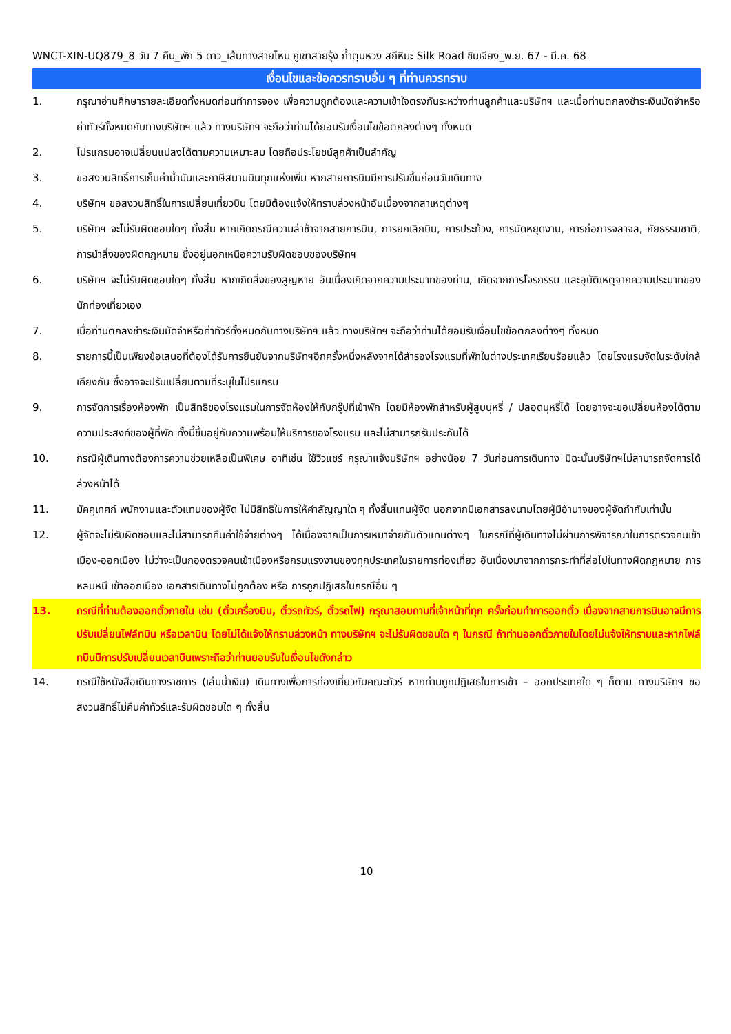WNCT-XIN-UQ879_8 วัน 7 คืน_พัก 5 ดาว_เส้นทางสายไหม ภูเขาสายรุ้ง ถ้ำตุนหวง สกีหิมะ Silk Road ซินเจียง_พ.ย. 67 - มี.ค. 68
เงื่อนไขและข้อควรทราบอื่น ๆ ที่ท่านควรทราบ
1. กรุณาอ่านศึกษารายละเอียดทั้งหมดก่อนทำการจอง เพื่อความถูกต้องและความเข้าใจตรงกันระหว่างท่านลูกค้าและบริษัทฯ และเมื่อท่านตกลงชำระเงินมัดจำหรือค่าทัวร์ทั้งหมดกับทางบริษัทฯ แล้ว ทางบริษัทฯ จะถือว่าท่านได้ยอมรับเงื่อนไขข้อตกลงต่างๆ ทั้งหมด
2. โปรแกรมอาจเปลี่ยนแปลงได้ตามความเหมาะสม โดยถือประโยชน์ลูกค้าเป็นสำคัญ
3. ขอสงวนสิทธิ์การเก็บค่าน้ำมันและภาษีสนามบินทุกแห่งเพิ่ม หากสายการบินมีการปรับขึ้นก่อนวันเดินทาง
4. บริษัทฯ ขอสงวนสิทธิ์ในการเปลี่ยนเที่ยวบิน โดยมิต้องแจ้งให้ทราบล่วงหน้าอันเนื่องจากสาเหตุต่างๆ
5. บริษัทฯ จะไม่รับผิดชอบใดๆ ทั้งสิ้น หากเกิดกรณีความล่าช้าจากสายการบิน, การยกเลิกบิน, การประท้วง, การนัดหยุดงาน, การก่อการจลาจล, ภัยธรรมชาติ, การนำสิ่งของผิดกฎหมาย ซึ่งอยู่นอกเหนือความรับผิดชอบของบริษัทฯ
6. บริษัทฯ จะไม่รับผิดชอบใดๆ ทั้งสิ้น หากเกิดสิ่งของสูญหาย อันเนื่องเกิดจากความประมาทของท่าน, เกิดจากการโจรกรรม และอุบัติเหตุจากความประมาทของนักท่องเที่ยวเอง
7. เมื่อท่านตกลงชำระเงินมัดจำหรือค่าทัวร์ทั้งหมดกับทางบริษัทฯ แล้ว ทางบริษัทฯ จะถือว่าท่านได้ยอมรับเงื่อนไขข้อตกลงต่างๆ ทั้งหมด
8. รายการนี้เป็นเพียงข้อเสนอที่ต้องได้รับการยืนยันจากบริษัทฯอีกครั้งหนึ่งหลังจากได้สำรองโรงแรมที่พักในต่างประเทศเรียบร้อยแล้ว โดยโรงแรมจัดในระดับใกล้เคียงกัน ซึ่งอาจจะปรับเปลี่ยนตามที่ระบุในโปรแกรม
9. การจัดการเรื่องห้องพัก เป็นสิทธิของโรงแรมในการจัดห้องให้กับกรุ๊ปที่เข้าพัก โดยมีห้องพักสำหรับผู้สูบบุหรี่ / ปลอดบุหรี่ได้ โดยอาจจะขอเปลี่ยนห้องได้ตามความประสงค์ของผู้ที่พัก ทั้งนี้ขึ้นอยู่กับความพร้อมให้บริการของโรงแรม และไม่สามารถรับประกันได้
10. กรณีผู้เดินทางต้องการความช่วยเหลือเป็นพิเศษ อาทิเช่น ใช้วิวแชร์ กรุณาแจ้งบริษัทฯ อย่างน้อย 7 วันก่อนการเดินทาง มิฉะนั้นบริษัทฯไม่สามารถจัดการได้ล่วงหน้าได้
11. มัคคุเทศก์ พนักงานและตัวแทนของผู้จัด ไม่มีสิทธิในการให้คำสัญญาใด ๆ ทั้งสิ้นแทนผู้จัด นอกจากมีเอกสารลงนามโดยผู้มีอำนาจของผู้จัดกำกับเท่านั้น
12. ผู้จัดจะไม่รับผิดชอบและไม่สามารถคืนค่าใช้จ่ายต่างๆ ได้เนื่องจากเป็นการเหมาจ่ายกับตัวแทนต่างๆ ในกรณีที่ผู้เดินทางไม่ผ่านการพิจารณาในการตรวจคนเข้าเมือง-ออกเมือง ไม่ว่าจะเป็นกองตรวจคนเข้าเมืองหรือกรมแรงงานของทุกประเทศในรายการท่องเที่ยว อันเนื่องมาจากการกระทำที่ส่อไปในทางผิดกฎหมาย การหลบหนี เข้าออกเมือง เอกสารเดินทางไม่ถูกต้อง หรือ การถูกปฏิเสธในกรณีอื่น ๆ
13. กรณีที่ท่านต้องออกตั๋วภายใน เช่น (ตั๋วเครื่องบิน, ตั๋วรถทัวร์, ตั๋วรถไฟ) กรุณาสอบถามที่เจ้าหน้าที่ทุก ครั้งก่อนทำการออกตั๋ว เนื่องจากสายการบินอาจมีการปรับเปลี่ยนไฟล์ทบิน หรือเวลาบิน โดยไม่ได้แจ้งให้ทราบล่วงหน้า ทางบริษัทฯ จะไม่รับผิดชอบใด ๆ ในกรณี ถ้าท่านออกตั๋วภายในโดยไม่แจ้งให้ทราบและหากไฟล์ทบินมีการปรับเปลี่ยนเวลาบินเพราะถือว่าท่านยอมรับในเงื่อนไขดังกล่าว
14. กรณีใช้หนังสือเดินทางราชการ (เล่มน้ำเงิน) เดินทางเพื่อการท่องเที่ยวกับคณะทัวร์ หากท่านถูกปฏิเสธในการเข้า – ออกประเทศใด ๆ ก็ตาม ทางบริษัทฯ ขอสงวนสิทธิ์ไม่คืนค่าทัวร์และรับผิดชอบใด ๆ ทั้งสิ้น
10